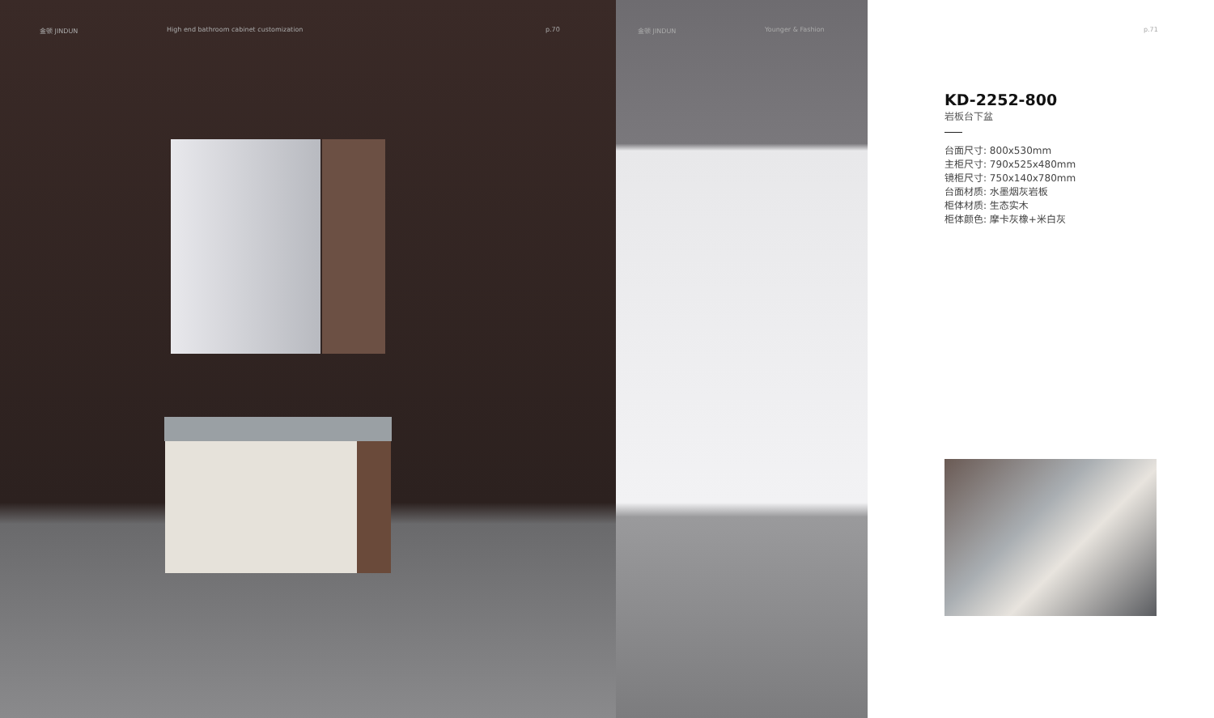金顿 JINDUN High end bathroom cabinet customization p.70 金顿 JINDUN Younger & Fashion p.71
KD-2252-800
岩板台下盆
台面尺寸: 800x530mm
主柜尺寸: 790x525x480mm
镜柜尺寸: 750x140x780mm
台面材质: 水墨烟灰岩板
柜体材质: 生态实木
柜体颜色: 摩卡灰橡+米白灰